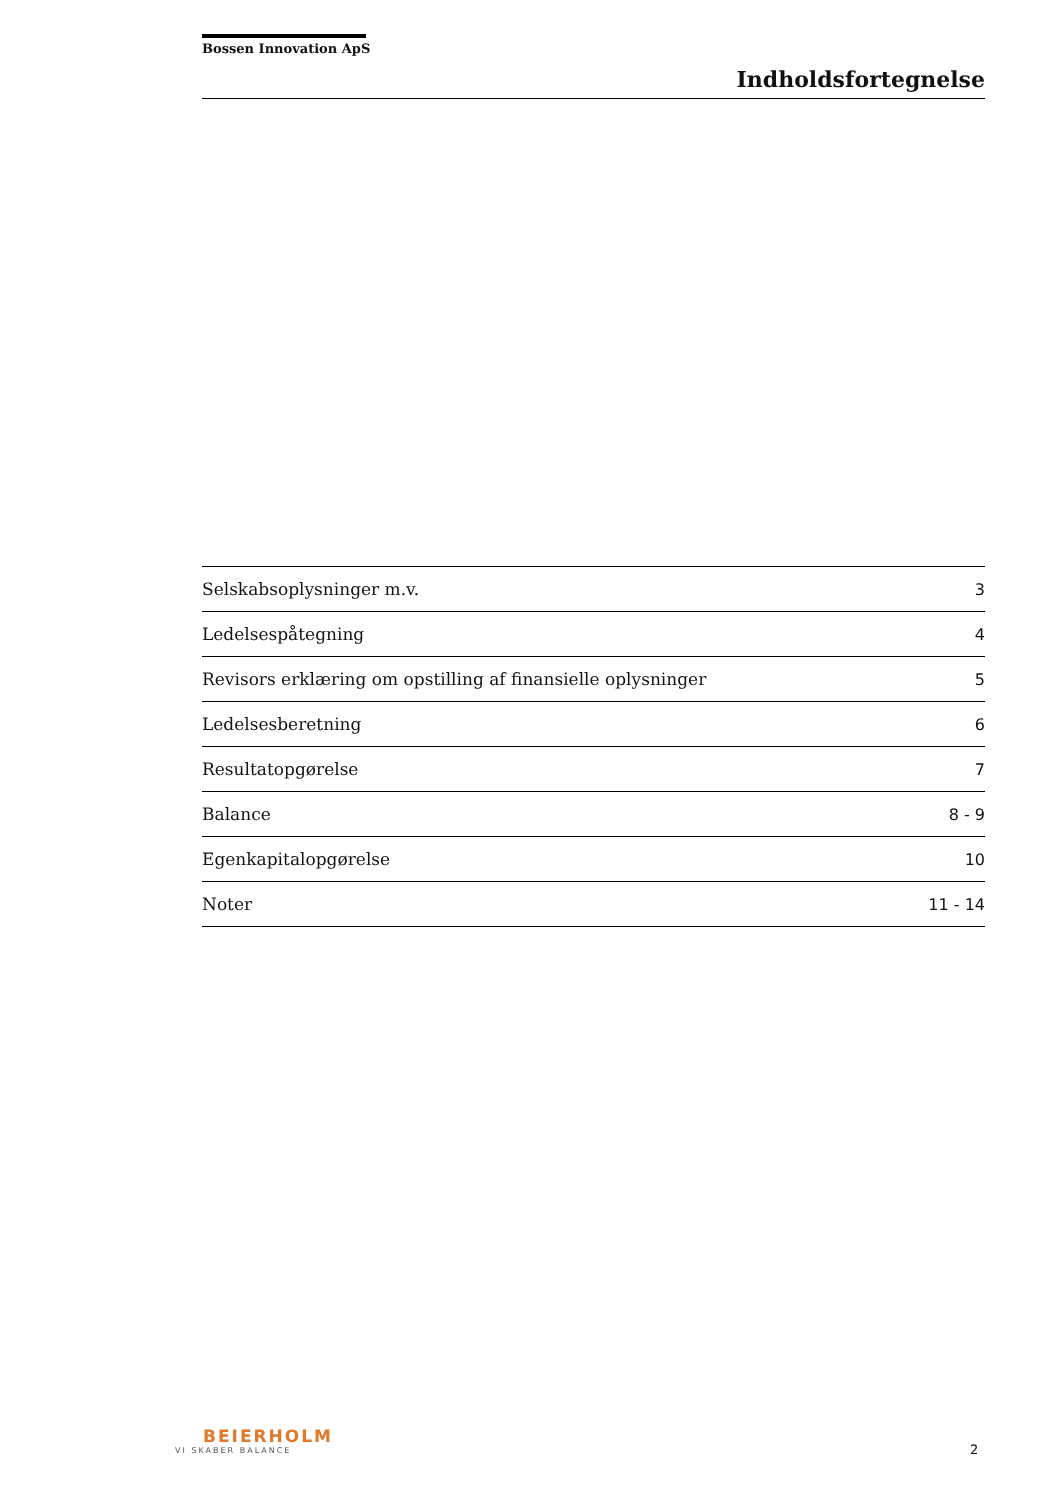Bossen Innovation ApS
Indholdsfortegnelse
| Selskabsoplysninger m.v. | 3 |
| Ledelsespåtegning | 4 |
| Revisors erklæring om opstilling af finansielle oplysninger | 5 |
| Ledelsesberetning | 6 |
| Resultatopgørelse | 7 |
| Balance | 8 - 9 |
| Egenkapitalopgørelse | 10 |
| Noter | 11 - 14 |
BEIERHOLM
VI SKABER BALANCE
2